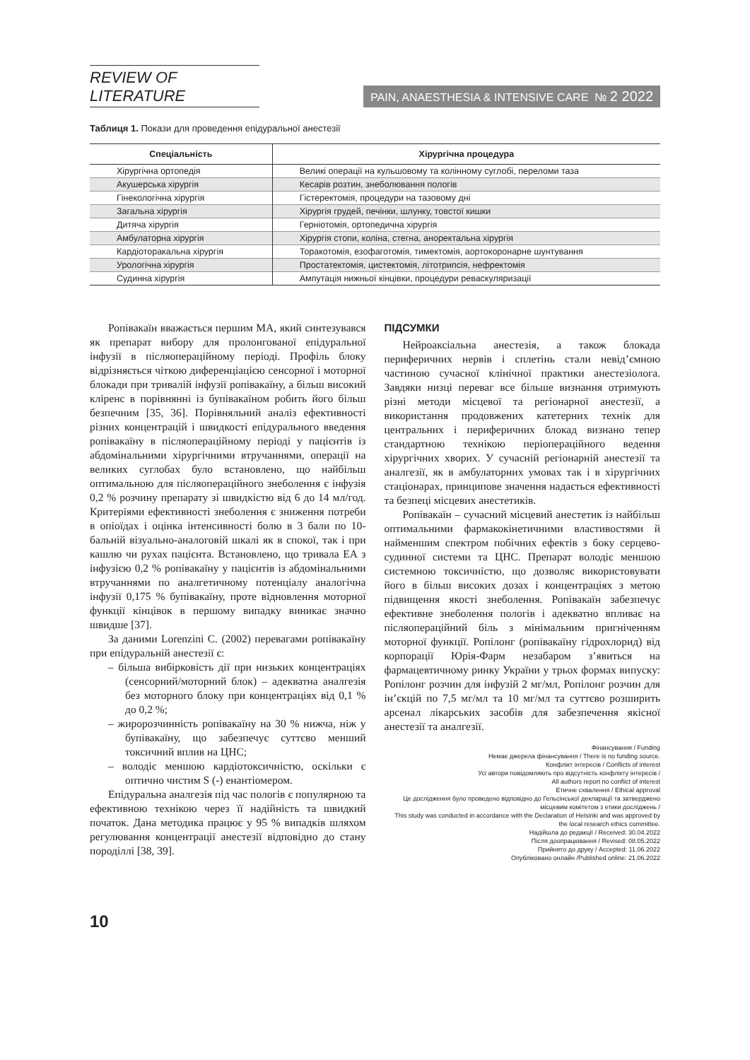REVIEW OF LITERATURE
PAIN, ANAESTHESIA & INTENSIVE CARE № 2 2022
Таблиця 1. Покази для проведення епідуральної анестезії
| Спеціальність | Хірургічна процедура |
| --- | --- |
| Хірургічна ортопедія | Великі операції на кульшовому та колінному суглобі, переломи таза |
| Акушерська хірургія | Кесарів розтин, знеболювання пологів |
| Гінекологічна хірургія | Гістеректомія, процедури на тазовому дні |
| Загальна хірургія | Хірургія грудей, печінки, шлунку, товстої кишки |
| Дитяча хірургія | Герніотомія, ортопедична хірургія |
| Амбулаторна хірургія | Хірургія стопи, коліна, стегна, аноректальна хірургія |
| Кардіоторакальна хірургія | Торакотомія, езофаготомія, тимектомія, аортокоронарне шунтування |
| Урологічна хірургія | Простатектомія, цистектомія, літотрипсія, нефректомія |
| Судинна хірургія | Ампутація нижньої кінцівки, процедури реваскуляризації |
Ропівакаїн вважається першим МА, який синтезувався як препарат вибору для пролонгованої епідуральної інфузії в післяопераційному періоді. Профіль блоку відрізняється чіткою диференціацією сенсорної і моторної блокади при тривалій інфузії ропівакаїну, а більш високий кліренс в порівнянні із бупівакаїном робить його більш безпечним [35, 36]. Порівняльний аналіз ефективності різних концентрацій і швидкості епідурального введення ропівакаїну в післяопераційному періоді у пацієнтів із абдомінальними хірургічними втручаннями, операції на великих суглобах було встановлено, що найбільш оптимальною для післяопераційного знеболення є інфузія 0,2 % розчину препарату зі швидкістю від 6 до 14 мл/год. Критеріями ефективності знеболення є зниження потреби в опіоїдах і оцінка інтенсивності болю в 3 бали по 10-бальній візуально-аналоговій шкалі як в спокої, так і при кашлю чи рухах пацієнта. Встановлено, що тривала ЕА з інфузією 0,2 % ропівакаїну у пацієнтів із абдомінальними втручаннями по аналгетичному потенціалу аналогічна інфузії 0,175 % бупівакаїну, проте відновлення моторної функції кінцівок в першому випадку виникає значно швидше [37].
За даними Lorenzini C. (2002) перевагами ропівакаїну при епідуральній анестезії є:
– більша вибірковість дії при низьких концентраціях (сенсорний/моторний блок) – адекватна аналгезія без моторного блоку при концентраціях від 0,1 % до 0,2 %;
– жиророзчинність ропівакаїну на 30 % нижча, ніж у бупівакаїну, що забезпечує суттєво менший токсичний вплив на ЦНС;
– володіє меншою кардіотоксичністю, оскільки є оптично чистим S (-) енантіомером.
Епідуральна аналгезія під час пологів є популярною та ефективною технікою через її надійність та швидкий початок. Дана методика працює у 95 % випадків шляхом регулювання концентрації анестезії відповідно до стану породіллі [38, 39].
ПІДСУМКИ
Нейроаксіальна анестезія, а також блокада периферичних нервів і сплетінь стали невід’ємною частиною сучасної клінічної практики анестезіолога. Завдяки низці переваг все більше визнання отримують різні методи місцевої та регіонарної анестезії, а використання продовжених катетерних технік для центральних і периферичних блокад визнано тепер стандартною технікою періопераційного ведення хірургічних хворих. У сучасній регіонарній анестезії та аналгезії, як в амбулаторних умовах так і в хірургічних стаціонарах, принципове значення надається ефективності та безпеці місцевих анестетиків.
Ропівакаїн – сучасний місцевий анестетик із найбільш оптимальними фармакокінетичними властивостями й найменшим спектром побічних ефектів з боку серцево-судинної системи та ЦНС. Препарат володіє меншою системною токсичністю, що дозволяє використовувати його в більш високих дозах і концентраціях з метою підвищення якості знеболення. Ропівакаїн забезпечує ефективне знеболення пологів і адекватно впливає на післяопераційний біль з мінімальним пригніченням моторної функції. Ропілонг (ропівакаїну гідрохлорид) від корпорації Юрія-Фарм незабаром з’явиться на фармацевтичному ринку України у трьох формах випуску: Ропілонг розчин для інфузій 2 мг/мл, Ропілонг розчин для ін’єкцій по 7,5 мг/мл та 10 мг/мл та суттєво розширить арсенал лікарських засобів для забезпечення якісної анестезії та аналгезії.
Фінансування / Funding
Немає джерела фінансування / There is no funding source.
Конфлікт інтересів / Conflicts of interest
Усі автори повідомляють про відсутність конфлікту інтересів /
All authors report no conflict of interest
Етичне схвалення / Ethical approval
Це дослідження було проведено відповідно до Гельсінської декларації та затверджено місцевим комітетом з етики досліджень /
This study was conducted in accordance with the Declaration of Helsinki and was approved by the local research ethics committee.
Надійшла до редакції / Received: 30.04.2022
Після доопрацювання / Revised: 08.05.2022
Прийнято до друку / Accepted: 11.06.2022
Опубліковано онлайн /Published online: 21.06.2022
10